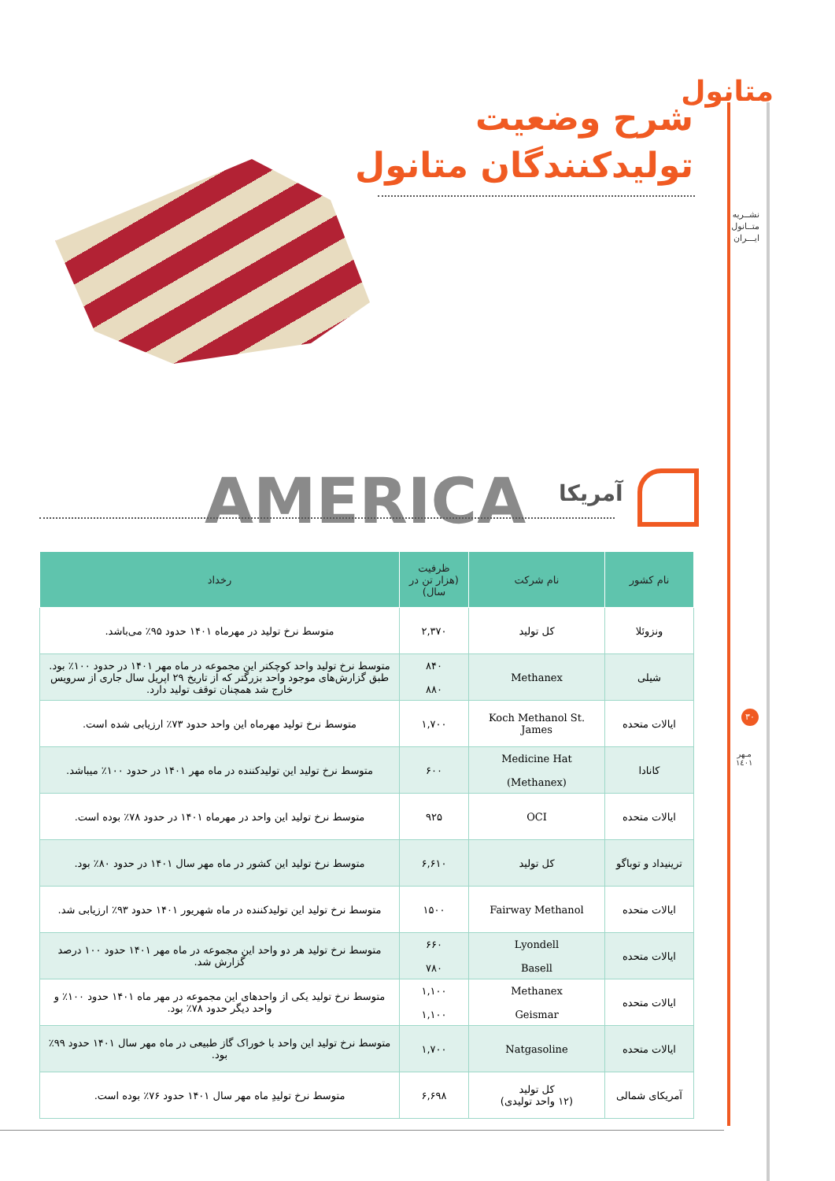متانول
نشــریه
متــانول
ایـــران
شرح وضعیت
تولیدکنندگان متانول
AMERICA آمریکا
| نام کشور | نام شرکت | ظرفیت (هزار تن در سال) | رخداد |
| --- | --- | --- | --- |
| ونزوئلا | کل تولید | ۲,۳۷۰ | متوسط نرخ تولید در مهرماه ۱۴۰۱ حدود ۹۵٪ می‌باشد. |
| شیلی | Methanex | ۸۴۰ ۸۸۰ | متوسط نرخ تولید واحد کوچکتر این مجموعه در ماه مهر ۱۴۰۱ در حدود ۱۰۰٪ بود. طبق گزارش‌های موجود واحد بزرگتر که از تاریخ ۲۹ اپریل سال جاری از سرویس خارج شد همچنان توقف تولید دارد. |
| ایالات متحده | Koch Methanol St. James | ۱,۷۰۰ | متوسط نرخ تولید مهرماه این واحد حدود ۷۳٪ ارزیابی شده است. |
| کانادا | Medicine Hat (Methanex) | ۶۰۰ | متوسط نرخ تولید این تولیدکننده در ماه مهر ۱۴۰۱ در حدود ۱۰۰٪ میباشد. |
| ایالات متحده | OCI | ۹۲۵ | متوسط نرخ تولید این واحد در مهرماه ۱۴۰۱ در حدود ۷۸٪ بوده است. |
| ترینیداد و توباگو | کل تولید | ۶,۶۱۰ | متوسط نرخ تولید این کشور در ماه مهر سال ۱۴۰۱ در حدود ۸۰٪ بود. |
| ایالات متحده | Fairway Methanol | ۱۵۰۰ | متوسط نرخ تولید این تولیدکننده در ماه شهریور ۱۴۰۱ حدود ۹۳٪ ارزیابی شد. |
| ایالات متحده | Lyondell Basell | ۶۶۰ ۷۸۰ | متوسط نرخ تولید هر دو واحد این مجموعه در ماه مهر ۱۴۰۱ حدود ۱۰۰ درصد گزارش شد. |
| ایالات متحده | Methanex Geismar | ۱,۱۰۰ ۱,۱۰۰ | متوسط نرخ تولید یکی از واحدهای این مجموعه در مهر ماه ۱۴۰۱ حدود ۱۰۰٪ و واحد دیگر حدود ۷۸٪ بود. |
| ایالات متحده | Natgasoline | ۱,۷۰۰ | متوسط نرخ تولید این واحد با خوراک گاز طبیعی در ماه مهر سال ۱۴۰۱ حدود ۹۹٪ بود. |
| آمریکای شمالی | کل تولید (۱۲ واحد تولیدی) | ۶,۶۹۸ | متوسط نرخ تولیدِ ماه مهر سال ۱۴۰۱ حدود ۷۶٪ بوده است. |
۳۰
مـهر
۱٤۰۱